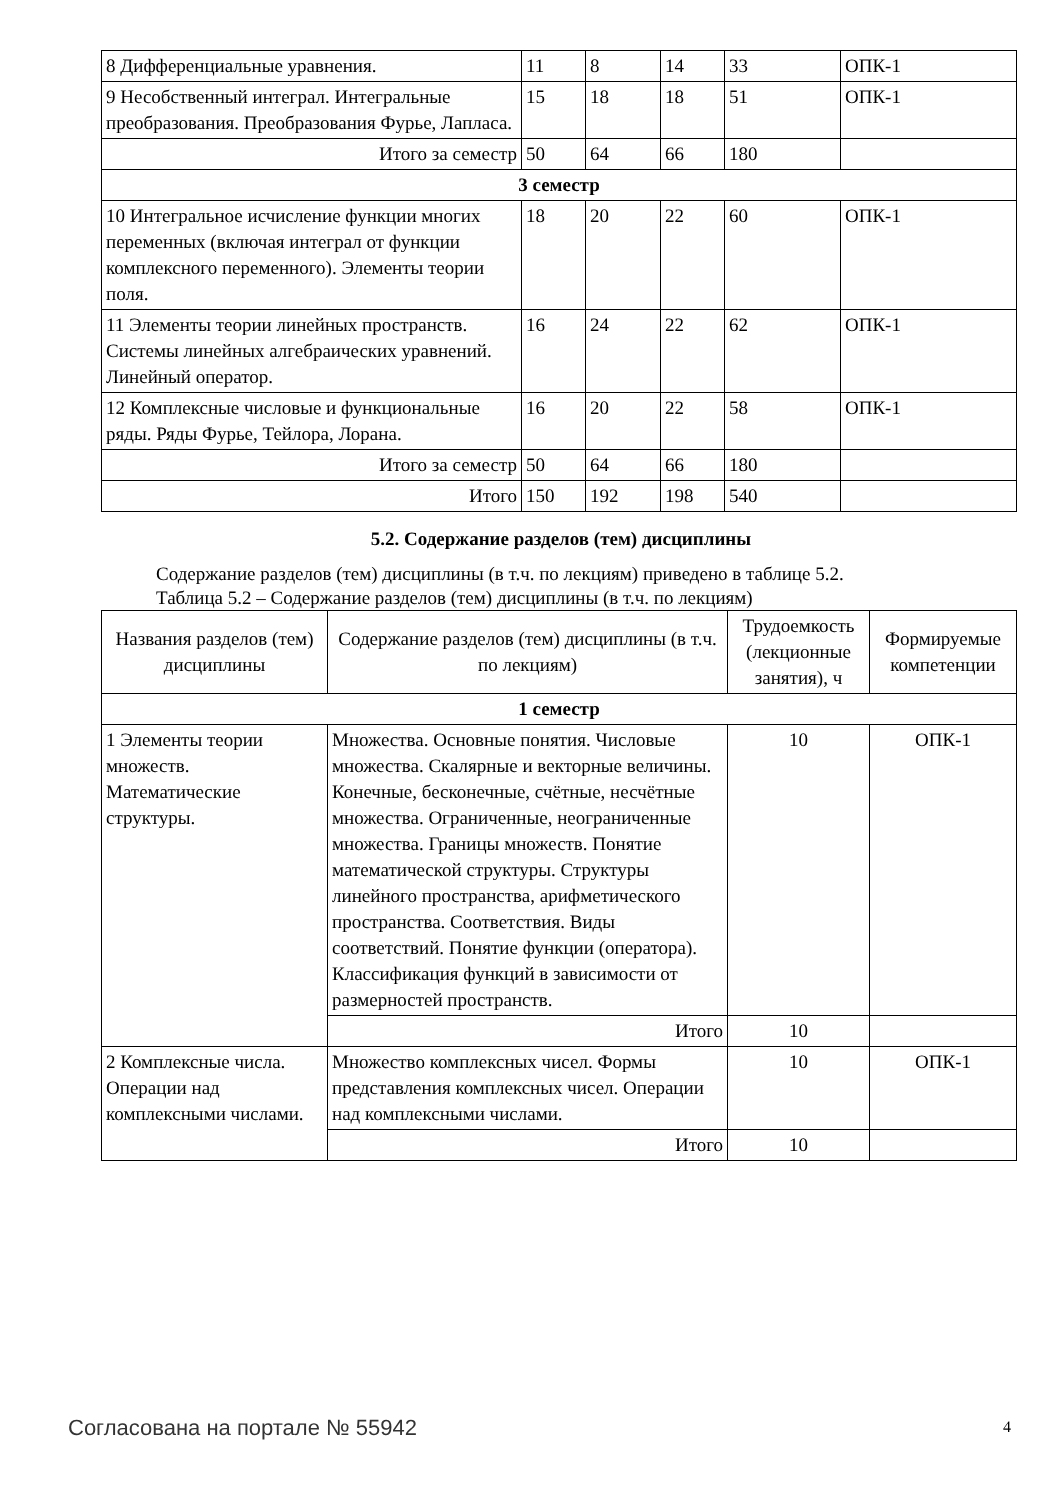| 8 Дифференциальные уравнения. | 11 | 8 | 14 | 33 | ОПК-1 |
| 9 Несобственный интеграл. Интегральные преобразования. Преобразования Фурье, Лапласа. | 15 | 18 | 18 | 51 | ОПК-1 |
| Итого за семестр | 50 | 64 | 66 | 180 | |
| 3 семестр | | | | | |
| 10 Интегральное исчисление функции многих переменных (включая интеграл от функции комплексного переменного). Элементы теории поля. | 18 | 20 | 22 | 60 | ОПК-1 |
| 11 Элементы теории линейных пространств. Системы линейных алгебраических уравнений. Линейный оператор. | 16 | 24 | 22 | 62 | ОПК-1 |
| 12 Комплексные числовые и функциональные ряды. Ряды Фурье, Тейлора, Лорана. | 16 | 20 | 22 | 58 | ОПК-1 |
| Итого за семестр | 50 | 64 | 66 | 180 | |
| Итого | 150 | 192 | 198 | 540 | |
5.2. Содержание разделов (тем) дисциплины
Содержание разделов (тем) дисциплины (в т.ч. по лекциям) приведено в таблице 5.2.
Таблица 5.2 – Содержание разделов (тем) дисциплины (в т.ч. по лекциям)
| Названия разделов (тем) дисциплины | Содержание разделов (тем) дисциплины (в т.ч. по лекциям) | Трудоемкость (лекционные занятия), ч | Формируемые компетенции |
| --- | --- | --- | --- |
| 1 семестр | | | |
| 1 Элементы теории множеств. Математические структуры. | Множества. Основные понятия. Числовые множества. Скалярные и векторные величины. Конечные, бесконечные, счётные, несчётные множества. Ограниченные, неограниченные множества. Границы множеств. Понятие математической структуры. Структуры линейного пространства, арифметического пространства. Соответствия. Виды соответствий. Понятие функции (оператора). Классификация функций в зависимости от размерностей пространств. | 10 | ОПК-1 |
| | Итого | 10 | |
| 2 Комплексные числа. Операции над комплексными числами. | Множество комплексных чисел. Формы представления комплексных чисел. Операции над комплексными числами. | 10 | ОПК-1 |
| | Итого | 10 | |
Согласована на портале № 55942 4